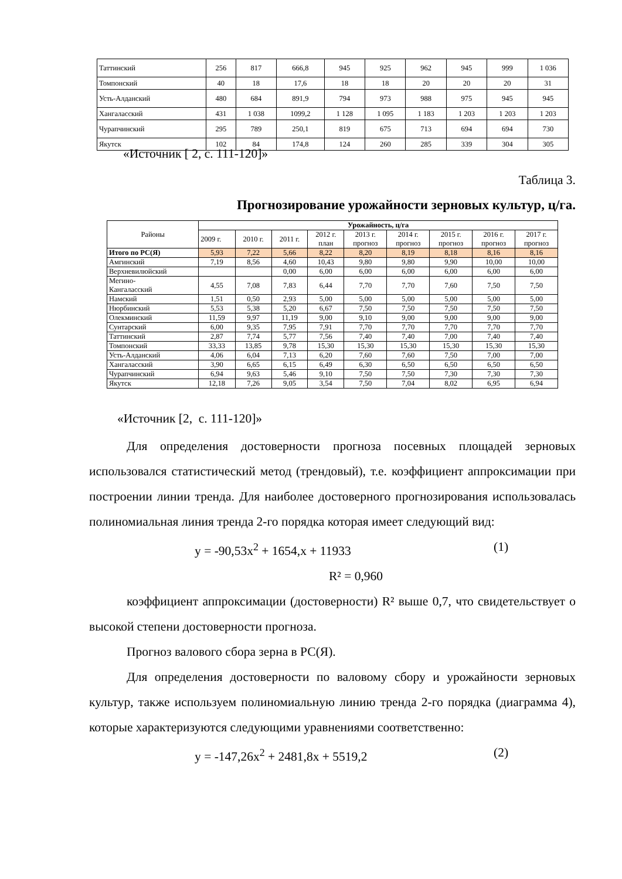| Таттинский | 256 | 817 | 666,8 | 945 | 925 | 962 | 945 | 999 | 1 036 |
| Томпонский | 40 | 18 | 17,6 | 18 | 18 | 20 | 20 | 20 | 31 |
| Усть-Алданский | 480 | 684 | 891,9 | 794 | 973 | 988 | 975 | 945 | 945 |
| Хангаласский | 431 | 1 038 | 1099,2 | 1 128 | 1 095 | 1 183 | 1 203 | 1 203 | 1 203 |
| Чурапчинский | 295 | 789 | 250,1 | 819 | 675 | 713 | 694 | 694 | 730 |
| Якутск | 102 | 84 | 174,8 | 124 | 260 | 285 | 339 | 304 | 305 |
«Источник [ 2, с. 111-120]»
Таблица 3.
Прогнозирование урожайности зерновых культур, ц/га.
| Районы | Урожайность, ц/га | | | | | | | | |
| | 2009 г. | 2010 г. | 2011 г. | 2012 г. план | 2013 г. прогноз | 2014 г. прогноз | 2015 г. прогноз | 2016 г. прогноз | 2017 г. прогноз |
| Итого по РС(Я) | 5,93 | 7,22 | 5,66 | 8,22 | 8,20 | 8,19 | 8,18 | 8,16 | 8,16 |
| Амгинский | 7,19 | 8,56 | 4,60 | 10,43 | 9,80 | 9,80 | 9,90 | 10,00 | 10,00 |
| Верхневилюйский | | | 0,00 | 6,00 | 6,00 | 6,00 | 6,00 | 6,00 | 6,00 |
| Мегино- Кангаласский | 4,55 | 7,08 | 7,83 | 6,44 | 7,70 | 7,70 | 7,60 | 7,50 | 7,50 |
| Намский | 1,51 | 0,50 | 2,93 | 5,00 | 5,00 | 5,00 | 5,00 | 5,00 | 5,00 |
| Нюрбинский | 5,53 | 5,38 | 5,20 | 6,67 | 7,50 | 7,50 | 7,50 | 7,50 | 7,50 |
| Олекминский | 11,59 | 9,97 | 11,19 | 9,00 | 9,10 | 9,00 | 9,00 | 9,00 | 9,00 |
| Сунтарский | 6,00 | 9,35 | 7,95 | 7,91 | 7,70 | 7,70 | 7,70 | 7,70 | 7,70 |
| Таттинский | 2,87 | 7,74 | 5,77 | 7,56 | 7,40 | 7,40 | 7,00 | 7,40 | 7,40 |
| Томпонский | 33,33 | 13,85 | 9,78 | 15,30 | 15,30 | 15,30 | 15,30 | 15,30 | 15,30 |
| Усть-Алданский | 4,06 | 6,04 | 7,13 | 6,20 | 7,60 | 7,60 | 7,50 | 7,00 | 7,00 |
| Хангаласский | 3,90 | 6,65 | 6,15 | 6,49 | 6,30 | 6,50 | 6,50 | 6,50 | 6,50 |
| Чурапчинский | 6,94 | 9,63 | 5,46 | 9,10 | 7,50 | 7,50 | 7,30 | 7,30 | 7,30 |
| Якутск | 12,18 | 7,26 | 9,05 | 3,54 | 7,50 | 7,04 | 8,02 | 6,95 | 6,94 |
«Источник [2, с. 111-120]»
Для определения достоверности прогноза посевных площадей зерновых использовался статистический метод (трендовый), т.е. коэффициент аппроксимации при построении линии тренда. Для наиболее достоверного прогнозирования использовалась полиномиальная линия тренда 2-го порядка которая имеет следующий вид:
y = -90,53x<sup>2</sup> + 1654,x + 11933 (1)
R² = 0,960
коэффициент аппроксимации (достоверности) R² выше 0,7, что свидетельствует о высокой степени достоверности прогноза.
Прогноз валового сбора зерна в РС(Я).
Для определения достоверности по валовому сбору и урожайности зерновых культур, также используем полиномиальную линию тренда 2-го порядка (диаграмма 4), которые характеризуются следующими уравнениями соответственно:
y = -147,26x<sup>2</sup> + 2481,8x + 5519,2 (2)